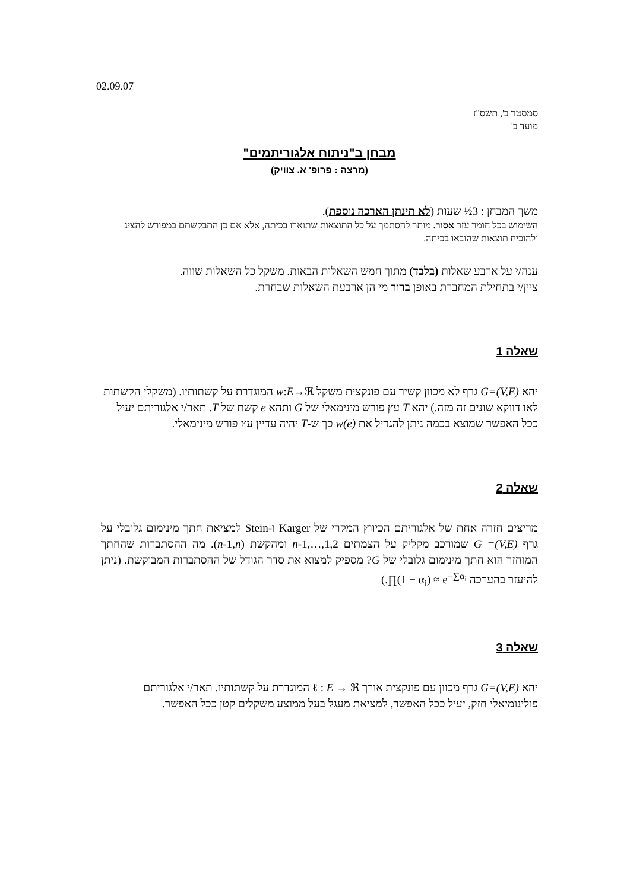02.09.07
סמסטר ב', תשס"ז
מועד ב'
מבחן ב"ניתוח אלגוריתמים"
(מרצה : פרופ' א. צוויק)
משך המבחן : 3½ שעות (לא תינתן הארכה נוספת).
השימוש בכל חומר עזר אסור. מותר להסתמך על כל התוצאות שתוארו בכיתה, אלא אם כן התבקשתם במפורש להציג ולהוכיח תוצאות שהובאו בכיתה.
ענה/י על ארבע שאלות (בלבד) מתוך חמש השאלות הבאות. משקל כל השאלות שווה.
ציין/י בתחילת המחברת באופן ברור מי הן ארבעת השאלות שבחרת.
שאלה 1
יהא G=(V,E) גרף לא מכוון קשיר עם פונקצית משקל w‎:‎E→ℜ המוגדרת על קשתותיו. (משקלי הקשתות לאו דווקא שונים זה מזה.) יהא T עץ פורש מינימאלי של G ותהא e קשת של T. תאר/י אלגוריתם יעיל ככל האפשר שמוצא בכמה ניתן להגדיל את w(e) כך ש-T יהיה עדיין עץ פורש מינימאלי.
שאלה 2
מריצים חזרה אחת של אלגוריתם הכיווץ המקרי של Karger ו-Stein למציאת חתך מינימום גלובלי על גרף G =(V,E) שמורכב מקליק על הצמתים 1,2,…,n-1 ומהקשת (n-1,n). מה ההסתברות שהחתך המוחזר הוא חתך מינימום גלובלי של G? מספיק למצוא את סדר הגודל של ההסתברות המבוקשת. (ניתן להיעזר בהערכה ∏(1 − α<sub>i</sub>) ≈ e<sup>−∑α<sub>i</sub></sup>.)
שאלה 3
יהא G=(V,E) גרף מכוון עם פונקצית אורך ℓ : E → ℜ המוגדרת על קשתותיו. תאר/י אלגוריתם פולינומיאלי חזק, יעיל ככל האפשר, למציאת מעגל בעל ממוצע משקלים קטן ככל האפשר.